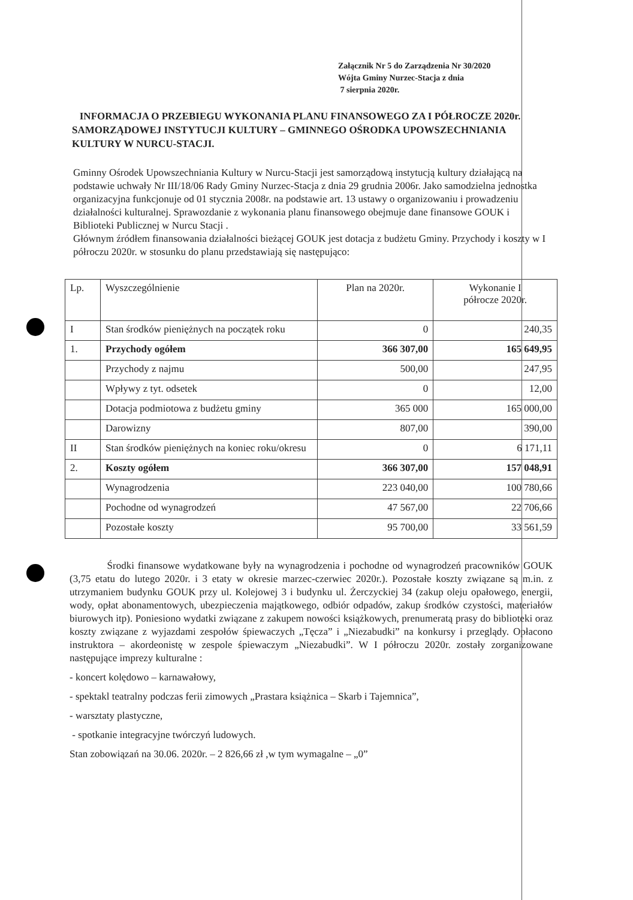Załącznik Nr 5 do Zarządzenia Nr 30/2020
Wójta Gminy Nurzec-Stacja z dnia
7 sierpnia 2020r.
INFORMACJA O PRZEBIEGU WYKONANIA PLANU FINANSOWEGO ZA I PÓŁROCZE 2020r. SAMORZĄDOWEJ INSTYTUCJI KULTURY – GMINNEGO OŚRODKA UPOWSZECHNIANIA KULTURY W NURCU-STACJI.
Gminny Ośrodek Upowszechniania Kultury w Nurcu-Stacji jest samorządową instytucją kultury działającą na podstawie uchwały Nr III/18/06 Rady Gminy Nurzec-Stacja z dnia 29 grudnia 2006r. Jako samodzielna jednostka organizacyjna funkcjonuje od 01 stycznia 2008r. na podstawie art. 13 ustawy o organizowaniu i prowadzeniu działalności kulturalnej. Sprawozdanie z wykonania planu finansowego obejmuje dane finansowe GOUK i Biblioteki Publicznej w Nurcu Stacji .
Głównym źródłem finansowania działalności bieżącej GOUK jest dotacja z budżetu Gminy. Przychody i koszty w I półroczu 2020r. w stosunku do planu przedstawiają się następująco:
| Lp. | Wyszczególnienie | Plan na 2020r. | Wykonanie I półrocze 2020r. |
| I | Stan środków pieniężnych na początek roku | 0 | 240,35 |
| 1. | Przychody ogółem | 366 307,00 | 165 649,95 |
| | Przychody z najmu | 500,00 | 247,95 |
| | Wpływy z tyt. odsetek | 0 | 12,00 |
| | Dotacja podmiotowa z budżetu gminy | 365 000 | 165 000,00 |
| | Darowizny | 807,00 | 390,00 |
| II | Stan środków pieniężnych na koniec roku/okresu | 0 | 6 171,11 |
| 2. | Koszty ogółem | 366 307,00 | 157 048,91 |
| | Wynagrodzenia | 223 040,00 | 100 780,66 |
| | Pochodne od wynagrodzeń | 47 567,00 | 22 706,66 |
| | Pozostałe koszty | 95 700,00 | 33 561,59 |
Środki finansowe wydatkowane były na wynagrodzenia i pochodne od wynagrodzeń pracowników GOUK (3,75 etatu do lutego 2020r. i 3 etaty w okresie marzec-czerwiec 2020r.). Pozostałe koszty związane są m.in. z utrzymaniem budynku GOUK przy ul. Kolejowej 3 i budynku ul. Żerczyckiej 34 (zakup oleju opałowego, energii, wody, opłat abonamentowych, ubezpieczenia majątkowego, odbiór odpadów, zakup środków czystości, materiałów biurowych itp). Poniesiono wydatki związane z zakupem nowości książkowych, prenumeratą prasy do biblioteki oraz koszty związane z wyjazdami zespołów śpiewaczych „Tęcza” i „Niezabudki” na konkursy i przeglądy. Opłacono instruktora – akordeonistę w zespole śpiewaczym „Niezabudki”. W I półroczu 2020r. zostały zorganizowane następujące imprezy kulturalne :
- koncert kolędowo – karnawałowy,
- spektakl teatralny podczas ferii zimowych „Prastara książnica – Skarb i Tajemnica”,
- warsztaty plastyczne,
- spotkanie integracyjne twórczyń ludowych.
Stan zobowiązań na 30.06. 2020r. – 2 826,66 zł ,w tym wymagalne – „0”